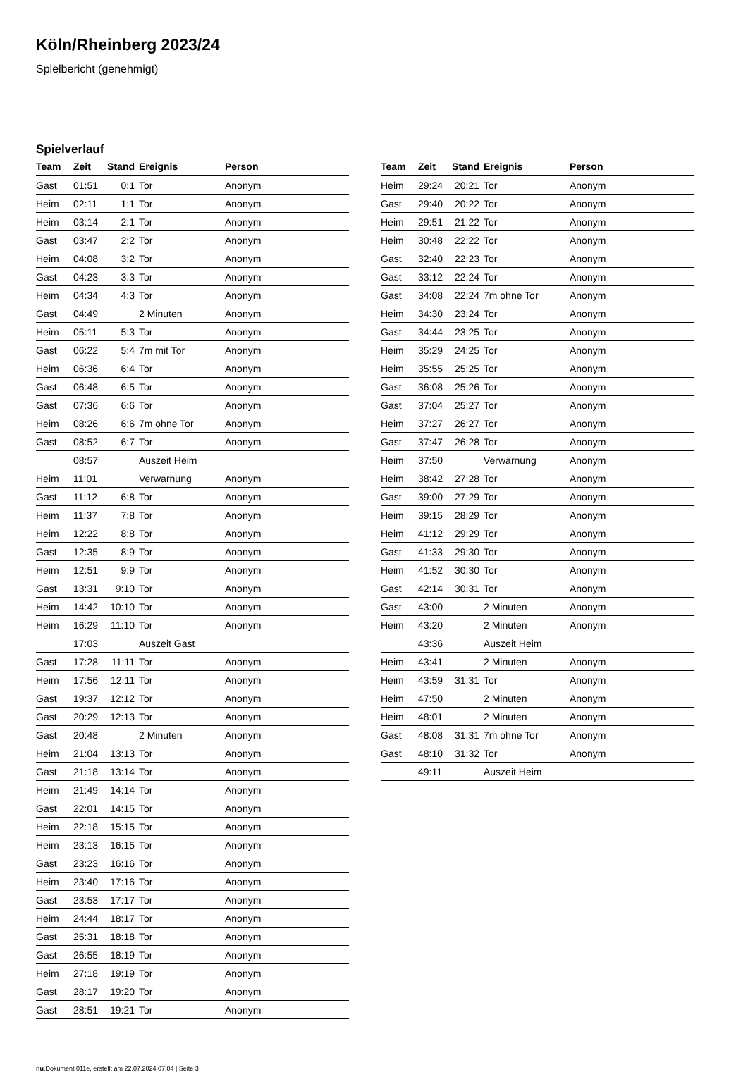Köln/Rheinberg 2023/24
Spielbericht (genehmigt)
Spielverlauf
| Team | Zeit | Stand | Ereignis | Person |
| --- | --- | --- | --- | --- |
| Gast | 01:51 | 0:1 | Tor | Anonym |
| Heim | 02:11 | 1:1 | Tor | Anonym |
| Heim | 03:14 | 2:1 | Tor | Anonym |
| Gast | 03:47 | 2:2 | Tor | Anonym |
| Heim | 04:08 | 3:2 | Tor | Anonym |
| Gast | 04:23 | 3:3 | Tor | Anonym |
| Heim | 04:34 | 4:3 | Tor | Anonym |
| Gast | 04:49 | | 2 Minuten | Anonym |
| Heim | 05:11 | 5:3 | Tor | Anonym |
| Gast | 06:22 | 5:4 | 7m mit Tor | Anonym |
| Heim | 06:36 | 6:4 | Tor | Anonym |
| Gast | 06:48 | 6:5 | Tor | Anonym |
| Gast | 07:36 | 6:6 | Tor | Anonym |
| Heim | 08:26 | 6:6 | 7m ohne Tor | Anonym |
| Gast | 08:52 | 6:7 | Tor | Anonym |
| | 08:57 | | Auszeit Heim | |
| Heim | 11:01 | | Verwarnung | Anonym |
| Gast | 11:12 | 6:8 | Tor | Anonym |
| Heim | 11:37 | 7:8 | Tor | Anonym |
| Heim | 12:22 | 8:8 | Tor | Anonym |
| Gast | 12:35 | 8:9 | Tor | Anonym |
| Heim | 12:51 | 9:9 | Tor | Anonym |
| Gast | 13:31 | 9:10 | Tor | Anonym |
| Heim | 14:42 | 10:10 | Tor | Anonym |
| Heim | 16:29 | 11:10 | Tor | Anonym |
| | 17:03 | | Auszeit Gast | |
| Gast | 17:28 | 11:11 | Tor | Anonym |
| Heim | 17:56 | 12:11 | Tor | Anonym |
| Gast | 19:37 | 12:12 | Tor | Anonym |
| Gast | 20:29 | 12:13 | Tor | Anonym |
| Gast | 20:48 | | 2 Minuten | Anonym |
| Heim | 21:04 | 13:13 | Tor | Anonym |
| Gast | 21:18 | 13:14 | Tor | Anonym |
| Heim | 21:49 | 14:14 | Tor | Anonym |
| Gast | 22:01 | 14:15 | Tor | Anonym |
| Heim | 22:18 | 15:15 | Tor | Anonym |
| Heim | 23:13 | 16:15 | Tor | Anonym |
| Gast | 23:23 | 16:16 | Tor | Anonym |
| Heim | 23:40 | 17:16 | Tor | Anonym |
| Gast | 23:53 | 17:17 | Tor | Anonym |
| Heim | 24:44 | 18:17 | Tor | Anonym |
| Gast | 25:31 | 18:18 | Tor | Anonym |
| Gast | 26:55 | 18:19 | Tor | Anonym |
| Heim | 27:18 | 19:19 | Tor | Anonym |
| Gast | 28:17 | 19:20 | Tor | Anonym |
| Gast | 28:51 | 19:21 | Tor | Anonym |
| Team | Zeit | Stand | Ereignis | Person |
| --- | --- | --- | --- | --- |
| Heim | 29:24 | 20:21 | Tor | Anonym |
| Gast | 29:40 | 20:22 | Tor | Anonym |
| Heim | 29:51 | 21:22 | Tor | Anonym |
| Heim | 30:48 | 22:22 | Tor | Anonym |
| Gast | 32:40 | 22:23 | Tor | Anonym |
| Gast | 33:12 | 22:24 | Tor | Anonym |
| Gast | 34:08 | 22:24 | 7m ohne Tor | Anonym |
| Heim | 34:30 | 23:24 | Tor | Anonym |
| Gast | 34:44 | 23:25 | Tor | Anonym |
| Heim | 35:29 | 24:25 | Tor | Anonym |
| Heim | 35:55 | 25:25 | Tor | Anonym |
| Gast | 36:08 | 25:26 | Tor | Anonym |
| Gast | 37:04 | 25:27 | Tor | Anonym |
| Heim | 37:27 | 26:27 | Tor | Anonym |
| Gast | 37:47 | 26:28 | Tor | Anonym |
| Heim | 37:50 | | Verwarnung | Anonym |
| Heim | 38:42 | 27:28 | Tor | Anonym |
| Gast | 39:00 | 27:29 | Tor | Anonym |
| Heim | 39:15 | 28:29 | Tor | Anonym |
| Heim | 41:12 | 29:29 | Tor | Anonym |
| Gast | 41:33 | 29:30 | Tor | Anonym |
| Heim | 41:52 | 30:30 | Tor | Anonym |
| Gast | 42:14 | 30:31 | Tor | Anonym |
| Gast | 43:00 | | 2 Minuten | Anonym |
| Heim | 43:20 | | 2 Minuten | Anonym |
| | 43:36 | | Auszeit Heim | |
| Heim | 43:41 | | 2 Minuten | Anonym |
| Heim | 43:59 | 31:31 | Tor | Anonym |
| Heim | 47:50 | | 2 Minuten | Anonym |
| Heim | 48:01 | | 2 Minuten | Anonym |
| Gast | 48:08 | 31:31 | 7m ohne Tor | Anonym |
| Gast | 48:10 | 31:32 | Tor | Anonym |
| | 49:11 | | Auszeit Heim | |
nu.Dokument 011e, erstellt am 22.07.2024 07:04 | Seite 3